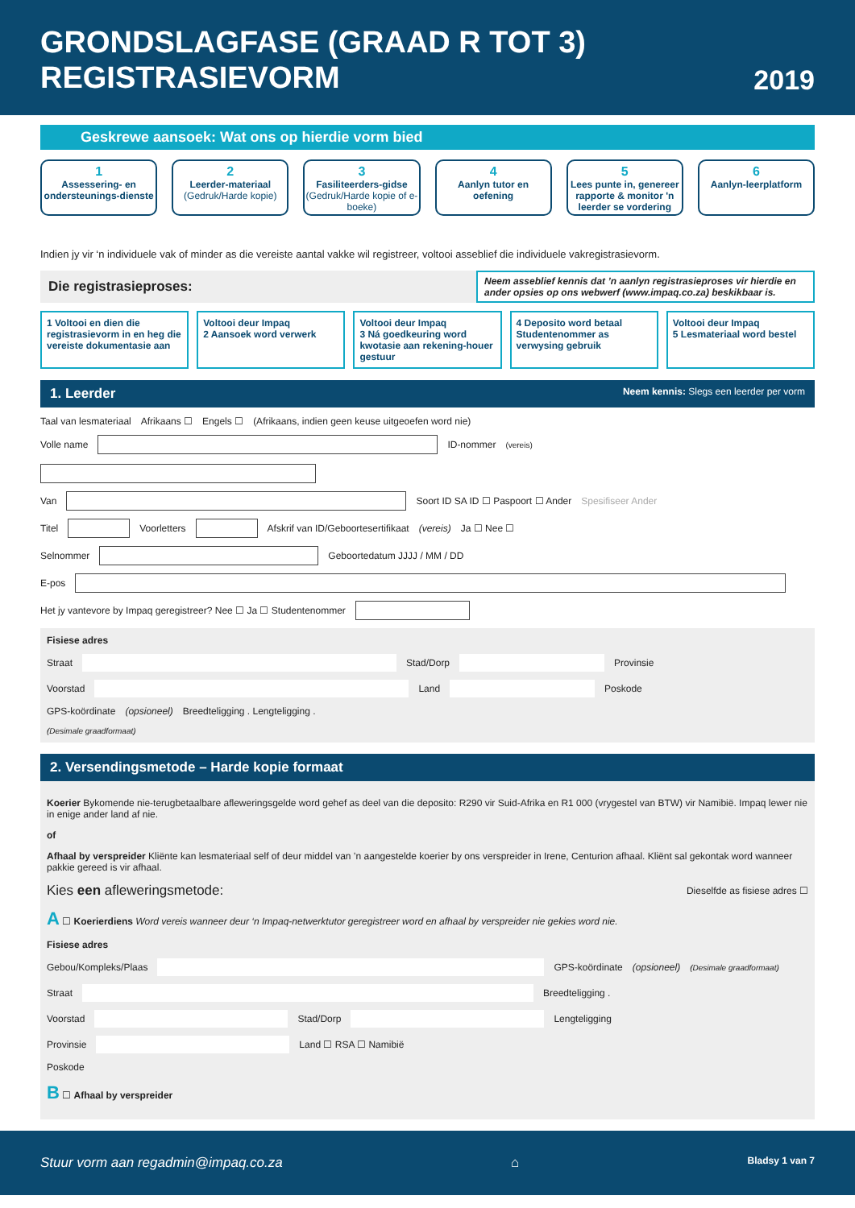GRONDSLAGFASE (GRAAD R TOT 3)
REGISTRASIEVORM
2019
Geskrewe aansoek: Wat ons op hierdie vorm bied
1
Assessering- en ondersteunings-dienste
2
Leerder-materiaal (Gedruk/Harde kopie)
3
Fasiliteerders-gidse (Gedruk/Harde kopie of e-boeke)
4
Aanlyn tutor en oefening
5
Lees punte in, genereer rapporte & monitor 'n leerder se vordering
6
Aanlyn-leerplatform
Indien jy vir ‘n individuele vak of minder as die vereiste aantal vakke wil registreer, voltooi asseblief die individuele vakregistrasievorm.
Die registrasieproses:
Neem asseblief kennis dat ’n aanlyn registrasieproses vir hierdie en ander opsies op ons webwerf (www.impaq.co.za) beskikbaar is.
1 Voltooi en dien die registrasievorm in en heg die vereiste dokumentasie aan
Voltooi deur Impaq
2 Aansoek word verwerk
Voltooi deur Impaq
3 Ná goedkeuring word kwotasie aan rekening-houer gestuur
4 Deposito word betaal
Studentenommer as verwysing gebruik
Voltooi deur Impaq
5 Lesmateriaal word bestel
1. Leerder Neem kennis: Slegs een leerder per vorm
Taal van lesmateriaal Afrikaans ☐ Engels ☐ (Afrikaans, indien geen keuse uitgeoefen word nie)
Volle name ID-nommer (vereis)
Van Soort ID SA ID ☐ Paspoort ☐ Ander Spesifiseer Ander
Titel Voorletters Afskrif van ID/Geboortesertifikaat (vereis) Ja ☐ Nee ☐
Selnommer Geboortedatum JJJJ / MM / DD
E-pos
Het jy vantevore by Impaq geregistreer? Nee ☐ Ja ☐ Studentenommer
Fisiese adres
Straat Stad/Dorp Provinsie
Voorstad Land Poskode
GPS-koördinate (opsioneel) Breedteligging . Lengteligging .
(Desimale graadformaat)
2. Versendingsmetode – Harde kopie formaat
Koerier Bykomende nie-terugbetaalbare afleweringsgelde word gehef as deel van die deposito: R290 vir Suid-Afrika en R1 000 (vrygestel van BTW) vir Namibië. Impaq lewer nie in enige ander land af nie.
of
Afhaal by verspreider Kliënte kan lesmateriaal self of deur middel van ’n aangestelde koerier by ons verspreider in Irene, Centurion afhaal. Kliënt sal gekontak word wanneer pakkie gereed is vir afhaal.
Kies een afleweringsmetode: Dieselfde as fisiese adres ☐
A ☐ Koerierdiens Word vereis wanneer deur ‘n Impaq-netwerktutor geregistreer word en afhaal by verspreider nie gekies word nie.
Fisiese adres
Gebou/Kompleks/Plaas GPS-koördinate (opsioneel) (Desimale graadformaat)
Straat Breedteligging .
Voorstad Stad/Dorp Lengteligging
Provinsie Land ☐ RSA ☐ Namibië
Poskode
B ☐ Afhaal by verspreider
Stuur vorm aan regadmin@impaq.co.za ⌂ Bladsy 1 van 7